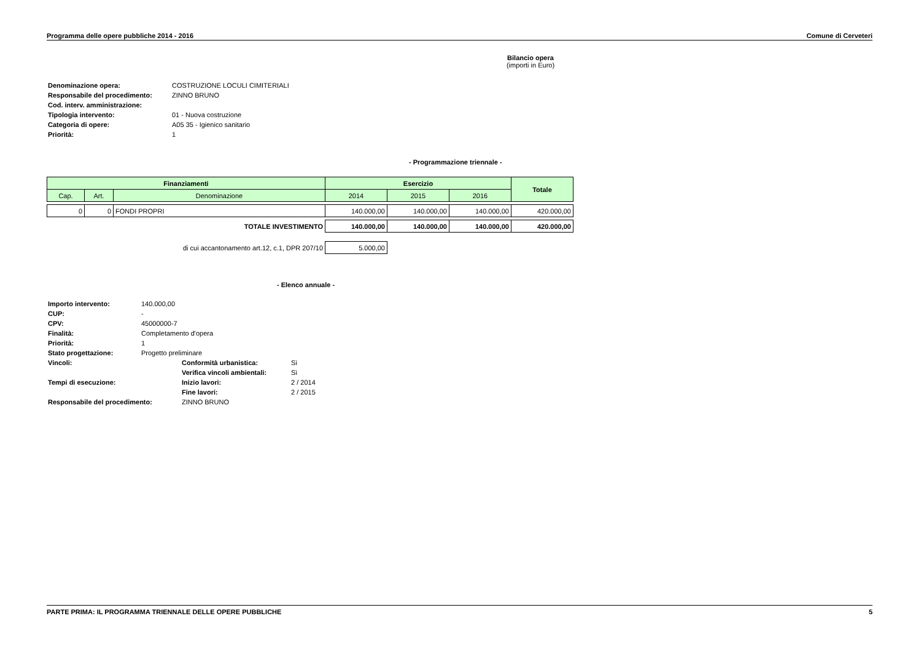Programma delle opere pubbliche 2014 - 2016 Comune di Cerveteri
Bilancio opera
(importi in Euro)
| Denominazione opera: | COSTRUZIONE LOCULI CIMITERIALI |
| Responsabile del procedimento: | ZINNO BRUNO |
| Cod. interv. amministrazione: | |
| Tipologia intervento: | 01 - Nuova costruzione |
| Categoria di opere: | A05 35 - Igienico sanitario |
| Priorità: | 1 |
- Programmazione triennale -
| Finanziamenti | | | Esercizio | | | Totale |
| --- | --- | --- | --- | --- | --- | --- |
| Cap. | Art. | Denominazione | 2014 | 2015 | 2016 | |
| 0 | 0 | FONDI PROPRI | 140.000,00 | 140.000,00 | 140.000,00 | 420.000,00 |
| TOTALE INVESTIMENTO | | | 140.000,00 | 140.000,00 | 140.000,00 | 420.000,00 |
| di cui accantonamento art.12, c.1, DPR 207/10 | | | 5.000,00 | | | |
- Elenco annuale -
| Importo intervento: | 140.000,00 | | |
| CUP: | - | | |
| CPV: | 45000000-7 | | |
| Finalità: | Completamento d'opera | | |
| Priorità: | 1 | | |
| Stato progettazione: | Progetto preliminare | | |
| Vincoli: | | Conformità urbanistica: | Sì |
| | | Verifica vincoli ambientali: | Sì |
| Tempi di esecuzione: | | Inizio lavori: | 2 / 2014 |
| | | Fine lavori: | 2 / 2015 |
| Responsabile del procedimento: | | ZINNO BRUNO | |
PARTE PRIMA: IL PROGRAMMA TRIENNALE DELLE OPERE PUBBLICHE 5